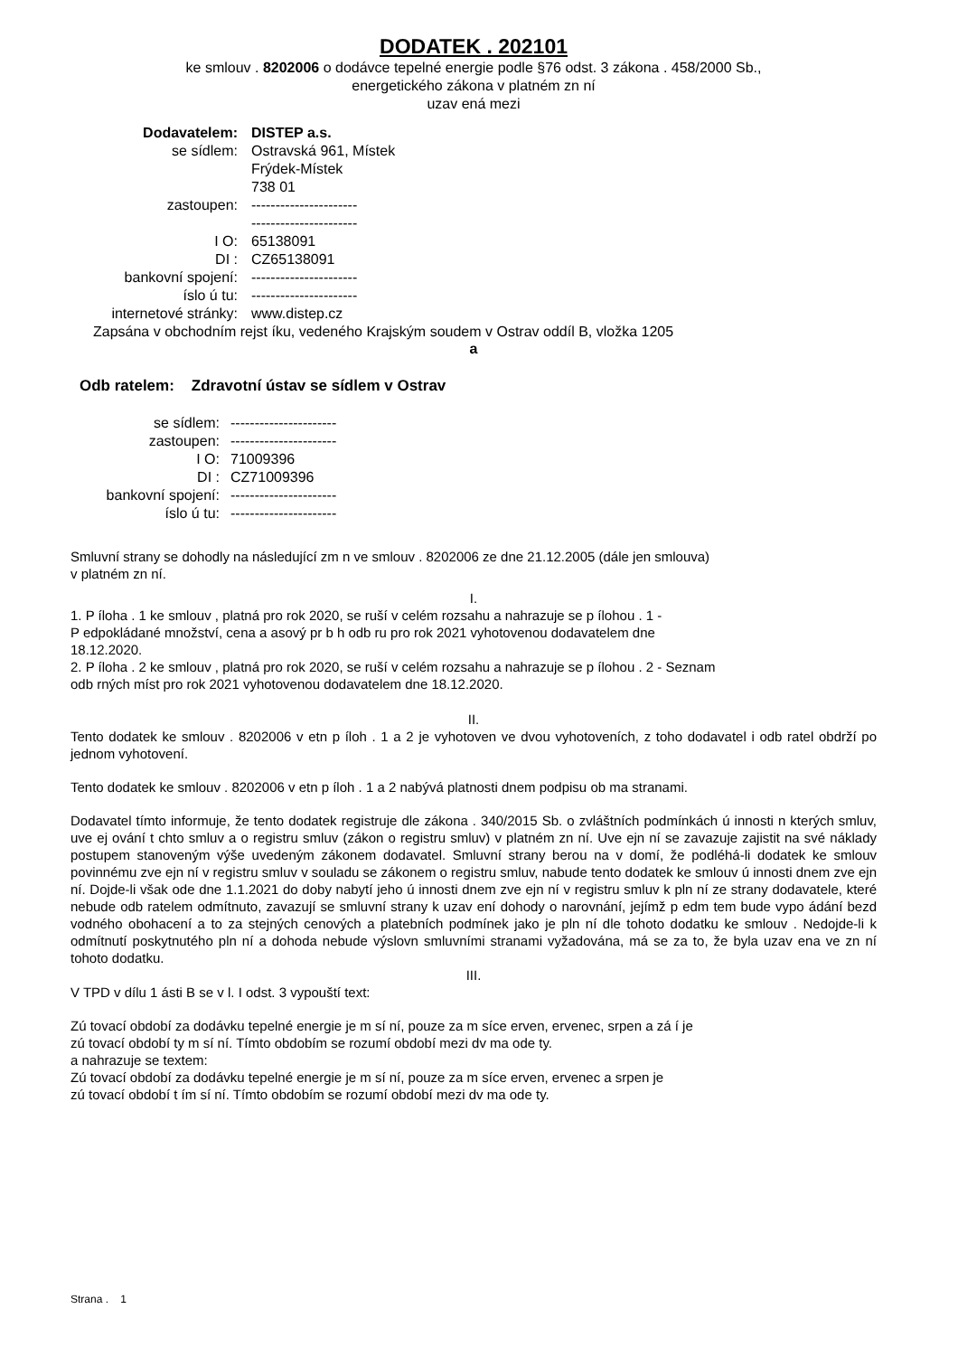DODATEK . 202101
ke smlouv . 8202006 o dodávce tepelné energie podle §76 odst. 3 zákona . 458/2000 Sb.,
energetického zákona v platném zn ní
uzav ená mezi
Dodavatelem: DISTEP a.s.
se sídlem: Ostravská 961, Místek
Frýdek-Místek
738 01
zastoupen: ----------------------
----------------------
I O: 65138091
DI : CZ65138091
bankovní spojení: ----------------------
íslo ú tu: ----------------------
internetové stránky:
www.distep.cz
Zapsána v obchodním rejst íku, vedeného Krajským soudem v Ostrav oddíl B, vložka 1205
a
Odb ratelem: Zdravotní ústav se sídlem v Ostrav
se sídlem: ----------------------
zastoupen: ----------------------
I O: 71009396
DI : CZ71009396
bankovní spojení: ----------------------
íslo ú tu: ----------------------
Smluvní strany se dohodly na následující zm n ve smlouv . 8202006 ze dne 21.12.2005 (dále jen smlouva)
v platném zn ní.
I.
1. P íloha . 1 ke smlouv , platná pro rok 2020, se ruší v celém rozsahu a nahrazuje se p ílohou . 1 -
P edpokládané množství, cena a asový pr b h odb ru pro rok 2021 vyhotovenou dodavatelem dne
18.12.2020.
2. P íloha . 2 ke smlouv , platná pro rok 2020, se ruší v celém rozsahu a nahrazuje se p ílohou . 2 - Seznam
odb rných míst pro rok 2021 vyhotovenou dodavatelem dne 18.12.2020.
II.
Tento dodatek ke smlouv . 8202006 v etn p íloh . 1 a 2 je vyhotoven ve dvou vyhotoveních, z toho dodavatel i odb ratel obdrží po jednom vyhotovení.
Tento dodatek ke smlouv . 8202006 v etn p íloh . 1 a 2 nabývá platnosti dnem podpisu ob ma stranami.
Dodavatel tímto informuje, že tento dodatek registruje dle zákona . 340/2015 Sb. o zvláštních podmínkách ú innosti n kterých smluv, uve ej ování t chto smluv a o registru smluv (zákon o registru smluv) v platném zn ní. Uve ejn ní se zavazuje zajistit na své náklady postupem stanoveným výše uvedeným zákonem dodavatel. Smluvní strany berou na v domí, že podléhá-li dodatek ke smlouv povinnému zve ejn ní v registru smluv v souladu se zákonem o registru smluv, nabude tento dodatek ke smlouv ú innosti dnem zve ejn ní. Dojde-li však ode dne 1.1.2021 do doby nabytí jeho ú innosti dnem zve ejn ní v registru smluv k pln ní ze strany dodavatele, které nebude odb ratelem odmítnuto, zavazují se smluvní strany k uzav ení dohody o narovnání, jejímž p edm tem bude vypo ádání bezd vodného obohacení a to za stejných cenových a platebních podmínek jako je pln ní dle tohoto dodatku ke smlouv . Nedojde-li k odmítnutí poskytnutého pln ní a dohoda nebude výslovn smluvními stranami vyžadována, má se za to, že byla uzav ena ve zn ní tohoto dodatku.
III.
V TPD v dílu 1 ásti B se v l. I odst. 3 vypouští text:
Zú tovací období za dodávku tepelné energie je m sí ní, pouze za m síce erven, ervenec, srpen a zá í je
zú tovací období ty m sí ní. Tímto obdobím se rozumí období mezi dv ma ode ty.
a nahrazuje se textem:
Zú tovací období za dodávku tepelné energie je m sí ní, pouze za m síce erven, ervenec a srpen je
zú tovací období t ím sí ní. Tímto obdobím se rozumí období mezi dv ma ode ty.
Strana . 1